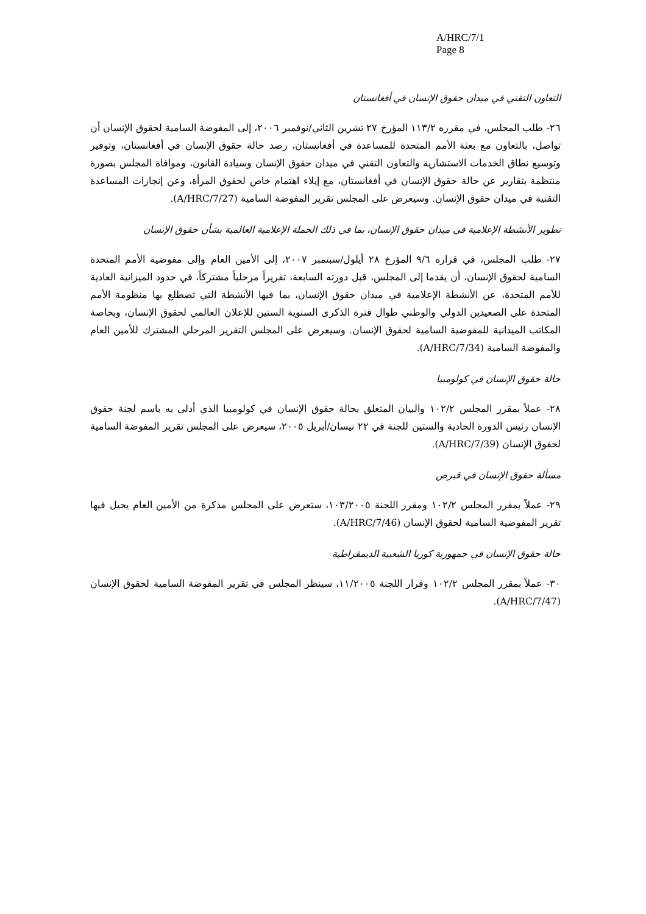A/HRC/7/1
Page 8
التعاون التقني في ميدان حقوق الإنسان في أفغانستان
٢٦- طلب المجلس، في مقرره ١١٣/٢ المؤرخ ٢٧ تشرين الثاني/نوفمبر ٢٠٠٦، إلى المفوضة السامية لحقوق الإنسان أن تواصل، بالتعاون مع بعثة الأمم المتحدة للمساعدة في أفغانستان، رصد حالة حقوق الإنسان في أفغانستان، وتوفير وتوسيع نطاق الخدمات الاستشارية والتعاون التقني في ميدان حقوق الإنسان وسيادة القانون، وموافاة المجلس بصورة منتظمة بتقارير عن حالة حقوق الإنسان في أفغانستان، مع إيلاء اهتمام خاص لحقوق المرأة، وعن إنجازات المساعدة التقنية في ميدان حقوق الإنسان. وسيعرض على المجلس تقرير المفوضة السامية (A/HRC/7/27).
تطوير الأنشطة الإعلامية في ميدان حقوق الإنسان، بما في ذلك الحملة الإعلامية العالمية بشأن حقوق الإنسان
٢٧- طلب المجلس، في قراره ٩/٦ المؤرخ ٢٨ أيلول/سبتمبر ٢٠٠٧، إلى الأمين العام وإلى مفوضية الأمم المتحدة السامية لحقوق الإنسان، أن يقدما إلى المجلس، قبل دورته السابعة، تقريراً مرحلياً مشتركاً، في حدود الميزانية العادية للأمم المتحدة، عن الأنشطة الإعلامية في ميدان حقوق الإنسان، بما فيها الأنشطة التي تضطلع بها منظومة الأمم المتحدة على الصعيدين الدولي والوطني طوال فترة الذكرى السنوية الستين للإعلان العالمي لحقوق الإنسان، وبخاصة المكاتب الميدانية للمفوضية السامية لحقوق الإنسان. وسيعرض على المجلس التقرير المرحلي المشترك للأمين العام والمفوضة السامية (A/HRC/7/34).
حالة حقوق الإنسان في كولومبيا
٢٨- عملاً بمقرر المجلس ١٠٢/٢ والبيان المتعلق بحالة حقوق الإنسان في كولومبيا الذي أدلى به باسم لجنة حقوق الإنسان رئيس الدورة الحادية والستين للجنة في ٢٢ نيسان/أبريل ٢٠٠٥، سيعرض على المجلس تقرير المفوضة السامية لحقوق الإنسان (A/HRC/7/39).
مسألة حقوق الإنسان في قبرص
٢٩- عملاً بمقرر المجلس ١٠٢/٢ ومقرر اللجنة ١٠٣/٢٠٠٥، ستعرض على المجلس مذكرة من الأمين العام يحيل فيها تقرير المفوضية السامية لحقوق الإنسان (A/HRC/7/46).
حالة حقوق الإنسان في جمهورية كوريا الشعبية الديمقراطية
٣٠- عملاً بمقرر المجلس ١٠٢/٢ وقرار اللجنة ١١/٢٠٠٥، سينظر المجلس في تقرير المفوضة السامية لحقوق الإنسان (A/HRC/7/47).